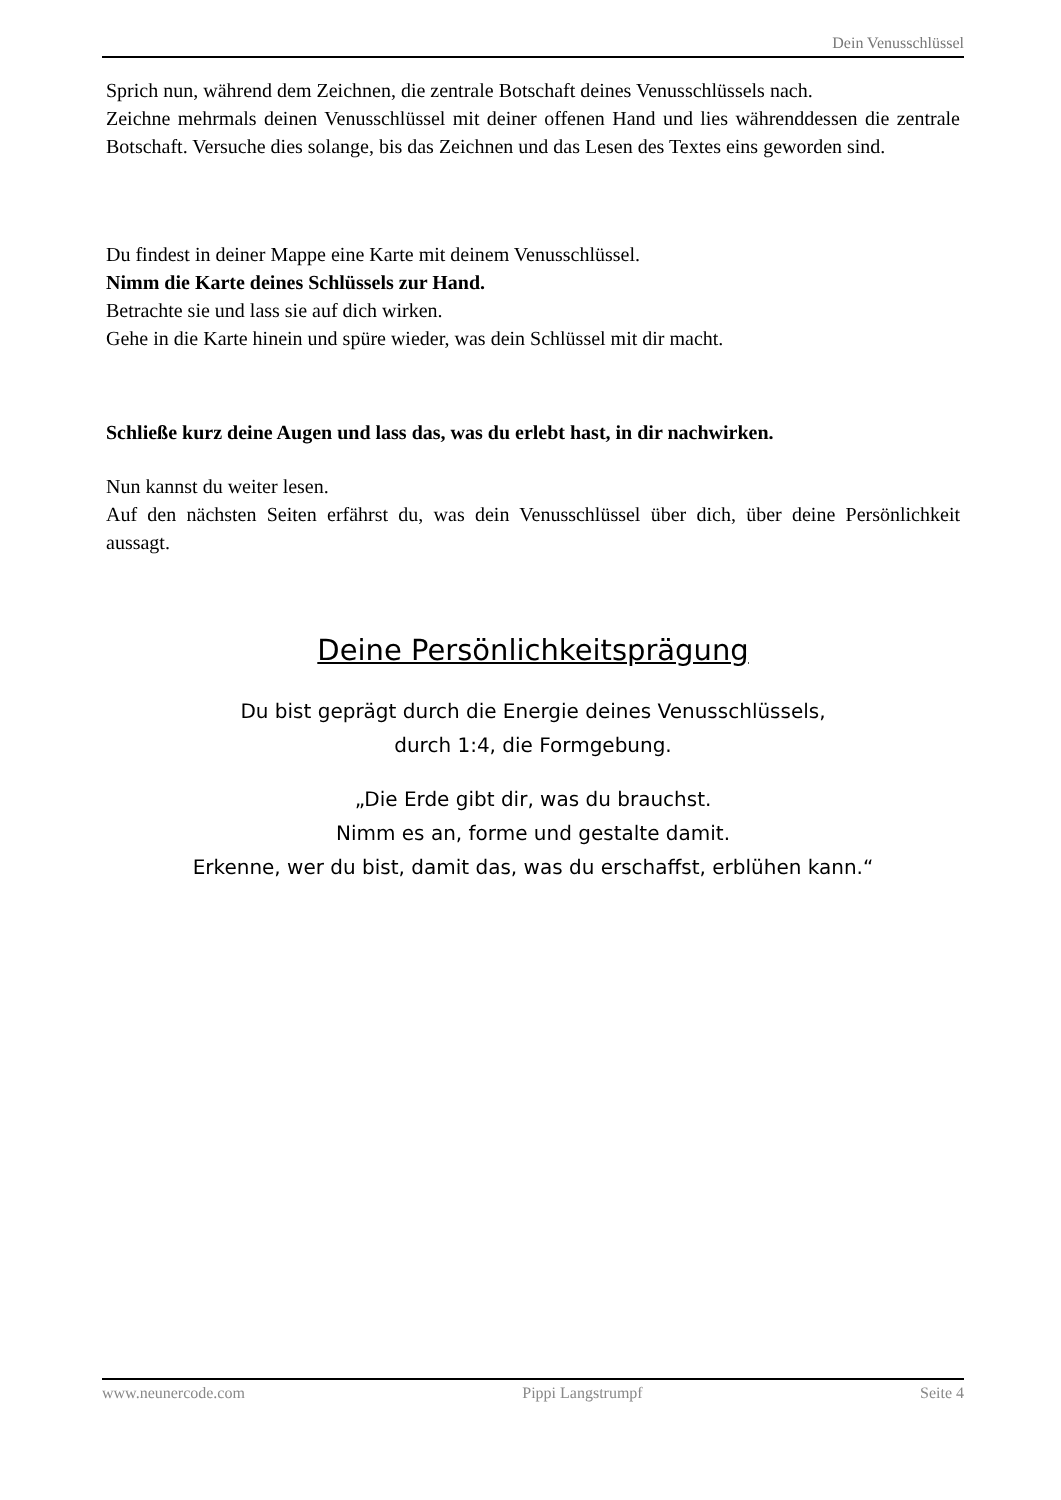Dein Venusschlüssel
Sprich nun, während dem Zeichnen, die zentrale Botschaft deines Venusschlüssels nach.
Zeichne mehrmals deinen Venusschlüssel mit deiner offenen Hand und lies währenddessen die zentrale Botschaft. Versuche dies solange, bis das Zeichnen und das Lesen des Textes eins geworden sind.
Du findest in deiner Mappe eine Karte mit deinem Venusschlüssel.
Nimm die Karte deines Schlüssels zur Hand.
Betrachte sie und lass sie auf dich wirken.
Gehe in die Karte hinein und spüre wieder, was dein Schlüssel mit dir macht.
Schließe kurz deine Augen und lass das, was du erlebt hast, in dir nachwirken.
Nun kannst du weiter lesen.
Auf den nächsten Seiten erfährst du, was dein Venusschlüssel über dich, über deine Persönlichkeit aussagt.
Deine Persönlichkeitsprägung
Du bist geprägt durch die Energie deines Venusschlüssels,
durch 1:4, die Formgebung.
„Die Erde gibt dir, was du brauchst.
Nimm es an, forme und gestalte damit.
Erkenne, wer du bist, damit das, was du erschaffst, erblühen kann.“
www.neunercode.com Pippi Langstrumpf Seite 4